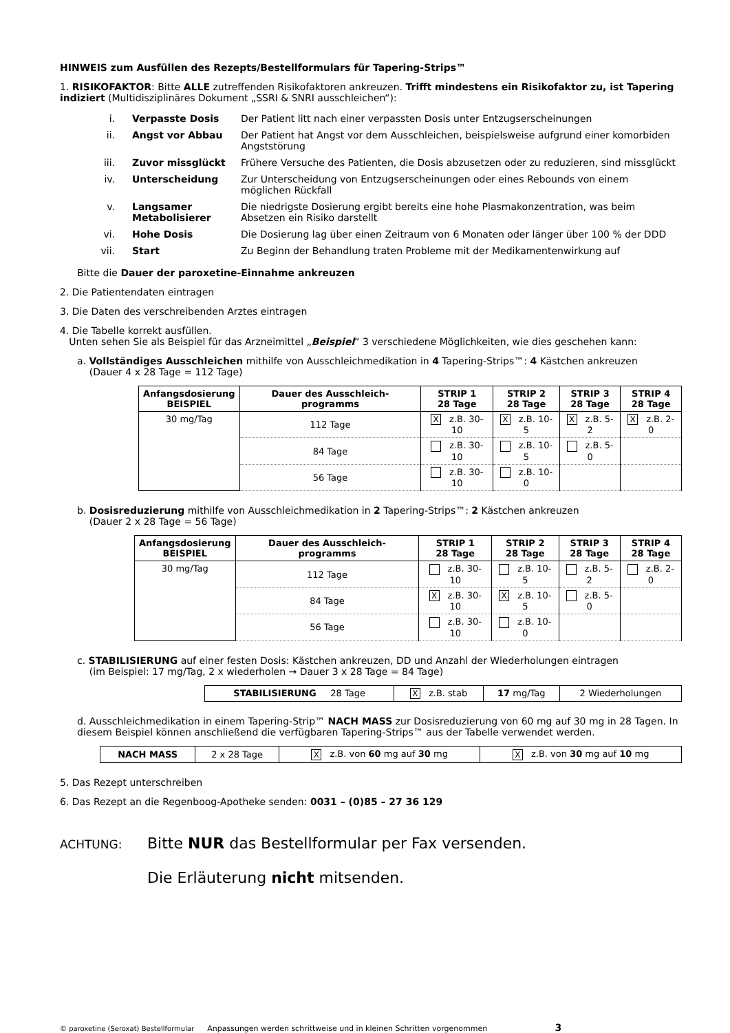HINWEIS zum Ausfüllen des Rezepts/Bestellformulars für Tapering-Strips™
1. RISIKOFAKTOR: Bitte ALLE zutreffenden Risikofaktoren ankreuzen. Trifft mindestens ein Risikofaktor zu, ist Tapering indiziert (Multidisziplinäres Dokument „SSRI & SNRI ausschleichen“):
| i. | Verpasste Dosis | Der Patient litt nach einer verpassten Dosis unter Entzugserscheinungen |
| ii. | Angst vor Abbau | Der Patient hat Angst vor dem Ausschleichen, beispielsweise aufgrund einer komorbiden Angststörung |
| iii. | Zuvor missglückt | Frühere Versuche des Patienten, die Dosis abzusetzen oder zu reduzieren, sind missglückt |
| iv. | Unterscheidung | Zur Unterscheidung von Entzugserscheinungen oder eines Rebounds von einem möglichen Rückfall |
| v. | Langsamer Metabolisierer | Die niedrigste Dosierung ergibt bereits eine hohe Plasmakonzentration, was beim Absetzen ein Risiko darstellt |
| vi. | Hohe Dosis | Die Dosierung lag über einen Zeitraum von 6 Monaten oder länger über 100 % der DDD |
| vii. | Start | Zu Beginn der Behandlung traten Probleme mit der Medikamentenwirkung auf |
Bitte die Dauer der paroxetine-Einnahme ankreuzen
2. Die Patientendaten eintragen
3. Die Daten des verschreibenden Arztes eintragen
4. Die Tabelle korrekt ausfüllen.
Unten sehen Sie als Beispiel für das Arzneimittel „Beispiel“ 3 verschiedene Möglichkeiten, wie dies geschehen kann:
a. Vollständiges Ausschleichen mithilfe von Ausschleichmedikation in 4 Tapering-Strips™: 4 Kästchen ankreuzen
(Dauer 4 x 28 Tage = 112 Tage)
| Anfangsdosierung BEISPIEL | Dauer des Ausschleich-programms | STRIP 1 28 Tage | STRIP 2 28 Tage | STRIP 3 28 Tage | STRIP 4 28 Tage |
| --- | --- | --- | --- | --- | --- |
| 30 mg/Tag | 112 Tage | X z.B. 30-10 | X z.B. 10-5 | X z.B. 5-2 | X z.B. 2-0 |
| | 84 Tage | z.B. 30-10 | z.B. 10-5 | z.B. 5-0 | |
| | 56 Tage | z.B. 30-10 | z.B. 10-0 | | |
b. Dosisreduzierung mithilfe von Ausschleichmedikation in 2 Tapering-Strips™: 2 Kästchen ankreuzen
(Dauer 2 x 28 Tage = 56 Tage)
| Anfangsdosierung BEISPIEL | Dauer des Ausschleich-programms | STRIP 1 28 Tage | STRIP 2 28 Tage | STRIP 3 28 Tage | STRIP 4 28 Tage |
| --- | --- | --- | --- | --- | --- |
| 30 mg/Tag | 112 Tage | z.B. 30-10 | z.B. 10-5 | z.B. 5-2 | z.B. 2-0 |
| | 84 Tage | X z.B. 30-10 | X z.B. 10-5 | z.B. 5-0 | |
| | 56 Tage | z.B. 30-10 | z.B. 10-0 | | |
c. STABILISIERUNG auf einer festen Dosis: Kästchen ankreuzen, DD und Anzahl der Wiederholungen eintragen
(im Beispiel: 17 mg/Tag, 2 x wiederholen → Dauer 3 x 28 Tage = 84 Tage)
| STABILISIERUNG 28 Tage | X z.B. stab | 17 mg/Tag | 2 Wiederholungen |
d. Ausschleichmedikation in einem Tapering-Strip™ NACH MASS zur Dosisreduzierung von 60 mg auf 30 mg in 28 Tagen. In diesem Beispiel können anschließend die verfügbaren Tapering-Strips™ aus der Tabelle verwendet werden.
| NACH MASS | 2 x 28 Tage | X z.B. von 60 mg auf 30 mg | X z.B. von 30 mg auf 10 mg |
5. Das Rezept unterschreiben
6. Das Rezept an die Regenboog-Apotheke senden: 0031 – (0)85 – 27 36 129
ACHTUNG:
Bitte NUR das Bestellformular per Fax versenden.
Die Erläuterung nicht mitsenden.
© paroxetine (Seroxat) Bestellformular Anpassungen werden schrittweise und in kleinen Schritten vorgenommen 3